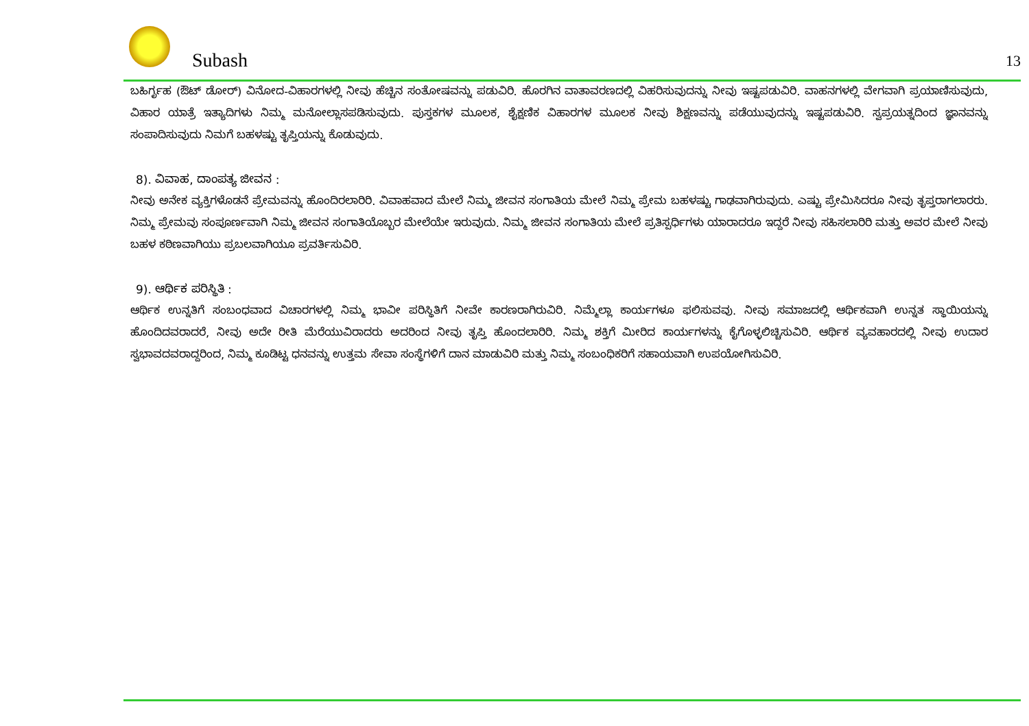Subash 13
ಬಹಿರ್ಗೃಹ (ಔಟ್ ಡೋರ್) ವಿನೋದ-ವಿಹಾರಗಳಲ್ಲಿ ನೀವು ಹೆಚ್ಚಿನ ಸಂತೋಷವನ್ನು ಪಡುವಿರಿ. ಹೊರಗಿನ ವಾತಾವರಣದಲ್ಲಿ ವಿಹರಿಸುವುದನ್ನು ನೀವು ಇಷ್ಟಪಡುವಿರಿ. ವಾಹನಗಳಲ್ಲಿ ವೇಗವಾಗಿ ಪ್ರಯಾಣಿಸುವುದು, ವಿಹಾರ ಯಾತ್ರೆ ಇತ್ಯಾದಿಗಳು ನಿಮ್ಮ ಮನೋಲ್ಲಾಸಪಡಿಸುವುದು. ಪುಸ್ತಕಗಳ ಮೂಲಕ, ಶೈಕ್ಷಣಿಕ ವಿಹಾರಗಳ ಮೂಲಕ ನೀವು ಶಿಕ್ಷಣವನ್ನು ಪಡೆಯುವುದನ್ನು ಇಷ್ಟಪಡುವಿರಿ. ಸ್ವಪ್ರಯತ್ನದಿಂದ ಜ್ಞಾನವನ್ನು ಸಂಪಾದಿಸುವುದು ನಿಮಗೆ ಬಹಳಷ್ಟು ತೃಪ್ತಿಯನ್ನು ಕೊಡುವುದು.
8). ವಿವಾಹ, ದಾಂಪತ್ಯ ಜೀವನ :
ನೀವು ಅನೇಕ ವ್ಯಕ್ತಿಗಳೊಡನೆ ಪ್ರೇಮವನ್ನು ಹೊಂದಿರಲಾರಿರಿ. ವಿವಾಹವಾದ ಮೇಲೆ ನಿಮ್ಮ ಜೀವನ ಸಂಗಾತಿಯ ಮೇಲೆ ನಿಮ್ಮ ಪ್ರೇಮ ಬಹಳಷ್ಟು ಗಾಢವಾಗಿರುವುದು. ಎಷ್ಟು ಪ್ರೇಮಿಸಿದರೂ ನೀವು ತೃಪ್ತರಾಗಲಾರರು. ನಿಮ್ಮ ಪ್ರೇಮವು ಸಂಪೂರ್ಣವಾಗಿ ನಿಮ್ಮ ಜೀವನ ಸಂಗಾತಿಯೊಬ್ಬರ ಮೇಲೆಯೇ ಇರುವುದು. ನಿಮ್ಮ ಜೀವನ ಸಂಗಾತಿಯ ಮೇಲೆ ಪ್ರತಿಸ್ಪರ್ಧಿಗಳು ಯಾರಾದರೂ ಇದ್ದರೆ ನೀವು ಸಹಿಸಲಾರಿರಿ ಮತ್ತು ಅವರ ಮೇಲೆ ನೀವು ಬಹಳ ಕಠಿಣವಾಗಿಯು ಪ್ರಬಲವಾಗಿಯೂ ಪ್ರವರ್ತಿಸುವಿರಿ.
9). ಆರ್ಥಿಕ ಪರಿಸ್ಥಿತಿ :
ಆರ್ಥಿಕ ಉನ್ನತಿಗೆ ಸಂಬಂಧವಾದ ವಿಚಾರಗಳಲ್ಲಿ ನಿಮ್ಮ ಭಾವೀ ಪರಿಸ್ಥಿತಿಗೆ ನೀವೇ ಕಾರಣರಾಗಿರುವಿರಿ. ನಿಮ್ಮೆಲ್ಲಾ ಕಾರ್ಯಗಳೂ ಫಲಿಸುವವು. ನೀವು ಸಮಾಜದಲ್ಲಿ ಆರ್ಥಿಕವಾಗಿ ಉನ್ನತ ಸ್ಥಾಯಿಯನ್ನು ಹೊಂದಿದವರಾದರೆ, ನೀವು ಅದೇ ರೀತಿ ಮೆರೆಯುವಿರಾದರು ಅದರಿಂದ ನೀವು ತೃಪ್ತಿ ಹೊಂದಲಾರಿರಿ. ನಿಮ್ಮ ಶಕ್ತಿಗೆ ಮೀರಿದ ಕಾರ್ಯಗಳನ್ನು ಕೈಗೊಳ್ಳಲಿಚ್ಚಿಸುವಿರಿ. ಆರ್ಥಿಕ ವ್ಯವಹಾರದಲ್ಲಿ ನೀವು ಉದಾರ ಸ್ವಭಾವದವರಾದ್ದರಿಂದ, ನಿಮ್ಮ ಕೂಡಿಟ್ಟ ಧನವನ್ನು ಉತ್ತಮ ಸೇವಾ ಸಂಸ್ಥೆಗಳಿಗೆ ದಾನ ಮಾಡುವಿರಿ ಮತ್ತು ನಿಮ್ಮ ಸಂಬಂಧಿಕರಿಗೆ ಸಹಾಯವಾಗಿ ಉಪಯೋಗಿಸುವಿರಿ.